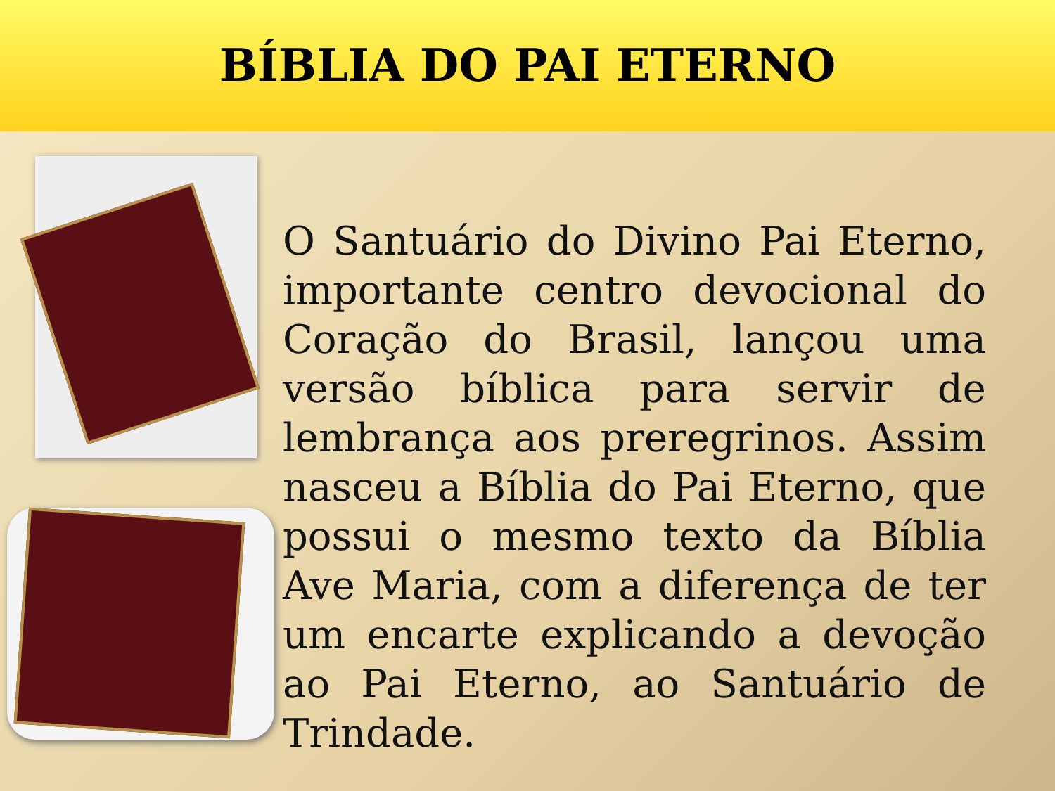BÍBLIA DO PAI ETERNO
O Santuário do Divino Pai Eterno, importante centro devocional do Coração do Brasil, lançou uma versão bíblica para servir de lembrança aos preregrinos. Assim nasceu a Bíblia do Pai Eterno, que possui o mesmo texto da Bíblia Ave Maria, com a diferença de ter um encarte explicando a devoção ao Pai Eterno, ao Santuário de Trindade.